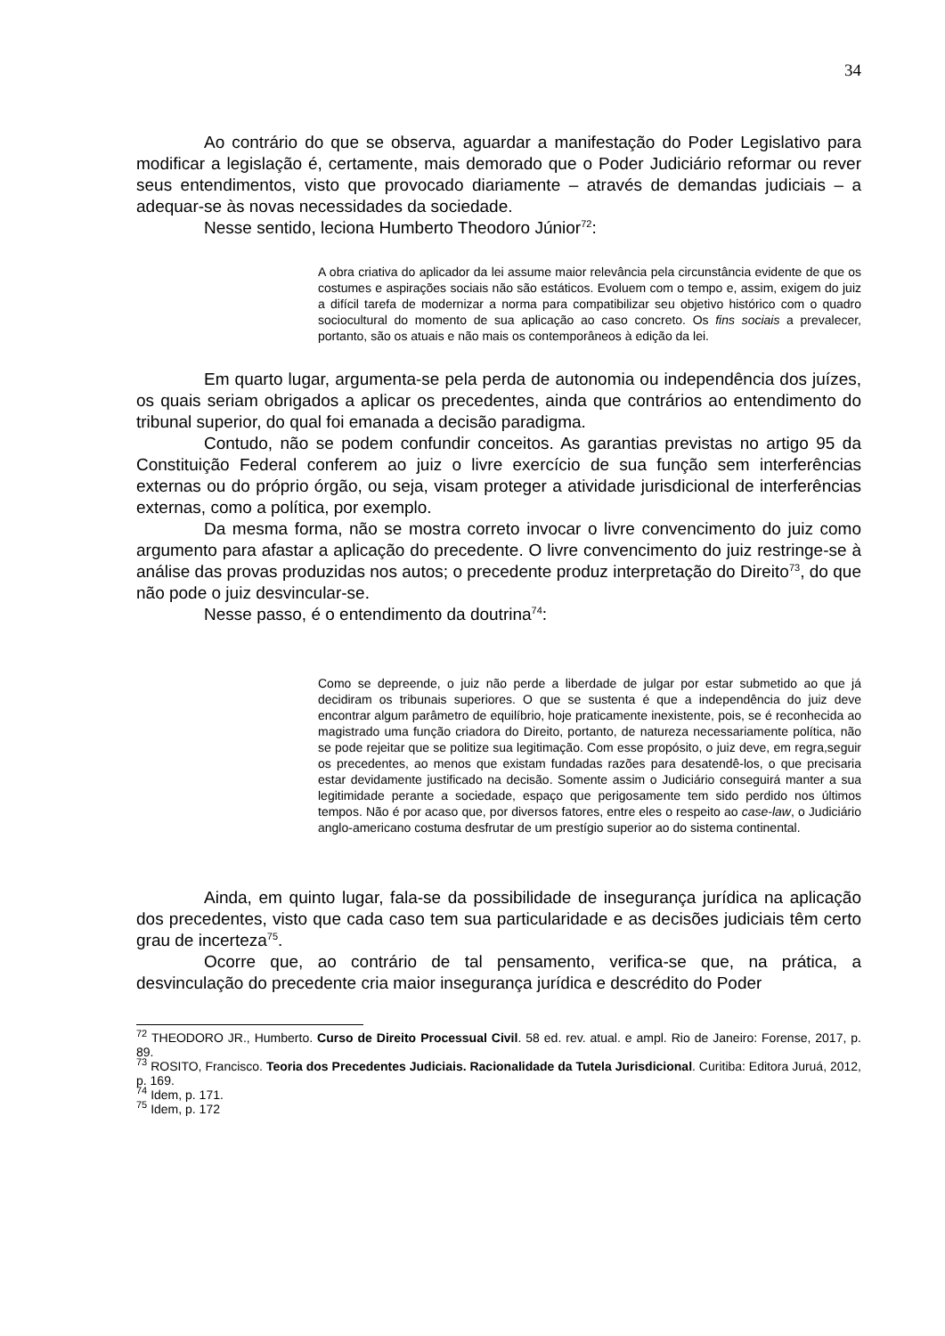34
Ao contrário do que se observa, aguardar a manifestação do Poder Legislativo para modificar a legislação é, certamente, mais demorado que o Poder Judiciário reformar ou rever seus entendimentos, visto que provocado diariamente – através de demandas judiciais – a adequar-se às novas necessidades da sociedade.
Nesse sentido, leciona Humberto Theodoro Júnior<sup>72</sup>:
A obra criativa do aplicador da lei assume maior relevância pela circunstância evidente de que os costumes e aspirações sociais não são estáticos. Evoluem com o tempo e, assim, exigem do juiz a difícil tarefa de modernizar a norma para compatibilizar seu objetivo histórico com o quadro sociocultural do momento de sua aplicação ao caso concreto. Os fins sociais a prevalecer, portanto, são os atuais e não mais os contemporâneos à edição da lei.
Em quarto lugar, argumenta-se pela perda de autonomia ou independência dos juízes, os quais seriam obrigados a aplicar os precedentes, ainda que contrários ao entendimento do tribunal superior, do qual foi emanada a decisão paradigma.
Contudo, não se podem confundir conceitos. As garantias previstas no artigo 95 da Constituição Federal conferem ao juiz o livre exercício de sua função sem interferências externas ou do próprio órgão, ou seja, visam proteger a atividade jurisdicional de interferências externas, como a política, por exemplo.
Da mesma forma, não se mostra correto invocar o livre convencimento do juiz como argumento para afastar a aplicação do precedente. O livre convencimento do juiz restringe-se à análise das provas produzidas nos autos; o precedente produz interpretação do Direito<sup>73</sup>, do que não pode o juiz desvincular-se.
Nesse passo, é o entendimento da doutrina<sup>74</sup>:
Como se depreende, o juiz não perde a liberdade de julgar por estar submetido ao que já decidiram os tribunais superiores. O que se sustenta é que a independência do juiz deve encontrar algum parâmetro de equilíbrio, hoje praticamente inexistente, pois, se é reconhecida ao magistrado uma função criadora do Direito, portanto, de natureza necessariamente política, não se pode rejeitar que se politize sua legitimação. Com esse propósito, o juiz deve, em regra,seguir os precedentes, ao menos que existam fundadas razões para desatendê-los, o que precisaria estar devidamente justificado na decisão. Somente assim o Judiciário conseguirá manter a sua legitimidade perante a sociedade, espaço que perigosamente tem sido perdido nos últimos tempos. Não é por acaso que, por diversos fatores, entre eles o respeito ao case-law, o Judiciário anglo-americano costuma desfrutar de um prestígio superior ao do sistema continental.
Ainda, em quinto lugar, fala-se da possibilidade de insegurança jurídica na aplicação dos precedentes, visto que cada caso tem sua particularidade e as decisões judiciais têm certo grau de incerteza<sup>75</sup>.
Ocorre que, ao contrário de tal pensamento, verifica-se que, na prática, a desvinculação do precedente cria maior insegurança jurídica e descrédito do Poder
<sup>72</sup> THEODORO JR., Humberto. Curso de Direito Processual Civil. 58 ed. rev. atual. e ampl. Rio de Janeiro: Forense, 2017, p. 89.
<sup>73</sup> ROSITO, Francisco. Teoria dos Precedentes Judiciais. Racionalidade da Tutela Jurisdicional. Curitiba: Editora Juruá, 2012, p. 169.
<sup>74</sup> Idem, p. 171.
<sup>75</sup> Idem, p. 172